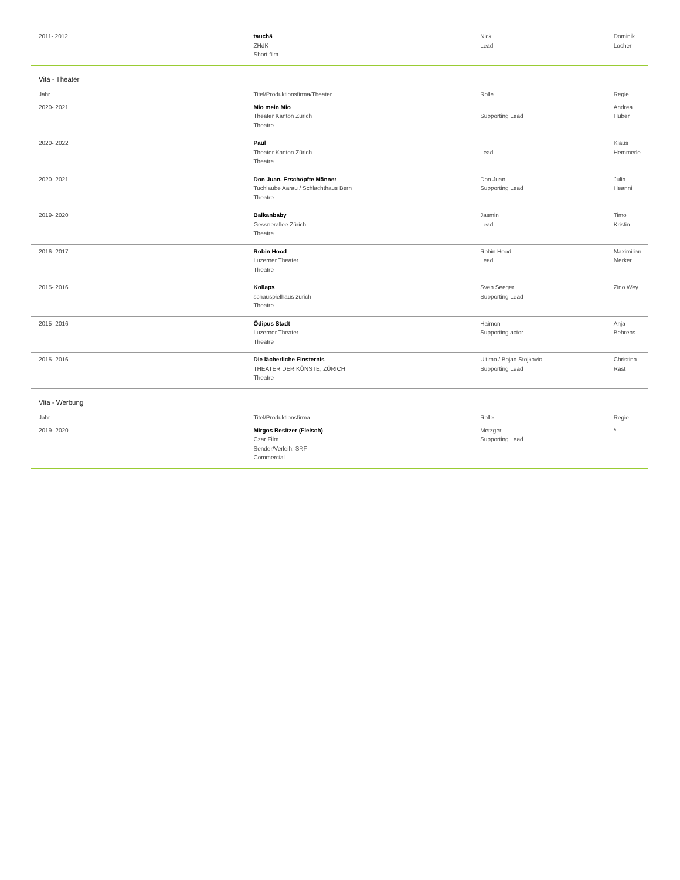| 2011- 2012 | tauchä ZHdK Short film | Nick Lead | Dominik Locher | |
| Vita - Theater | | | | |
| | Jahr | Titel/Produktionsfirma/Theater | Rolle | Regie |
| 2020- 2021 | Mio mein Mio Theater Kanton Zürich Theatre | Supporting Lead | Andrea Huber | |
| 2020- 2022 | Paul Theater Kanton Zürich Theatre | Lead | Klaus Hemmerle | |
| 2020- 2021 | Don Juan. Erschöpfte Männer Tuchlaube Aarau / Schlachthaus Bern Theatre | Don Juan Supporting Lead | Julia Heanni | |
| 2019- 2020 | Balkanbaby Gessnerallee Zürich Theatre | Jasmin Lead | Timo Kristin | |
| 2016- 2017 | Robin Hood Luzerner Theater Theatre | Robin Hood Lead | Maximilian Merker | |
| 2015- 2016 | Kollaps schauspielhaus zürich Theatre | Sven Seeger Supporting Lead | Zino Wey | |
| 2015- 2016 | Ödipus Stadt Luzerner Theater Theatre | Haimon Supporting actor | Anja Behrens | |
| 2015- 2016 | Die lächerliche Finsternis THEATER DER KÜNSTE, ZÜRICH Theatre | Ultimo / Bojan Stojkovic Supporting Lead | Christina Rast | |
| Vita - Werbung | | | | |
| Jahr | Titel/Produktionsfirma | Rolle | Regie | |
| 2019- 2020 | Mirgos Besitzer (Fleisch) Czar Film Sender/Verleih: SRF Commercial | Metzger Supporting Lead | * | |